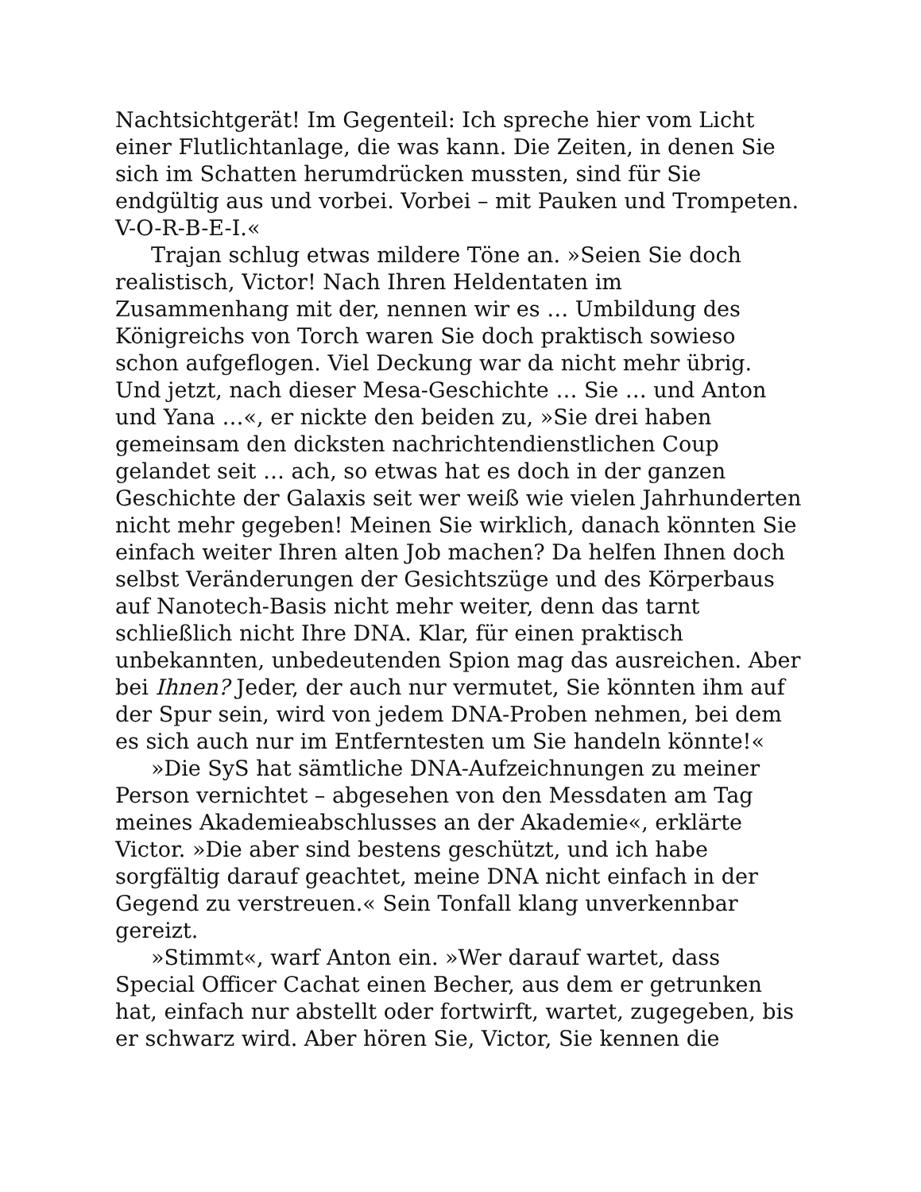Nachtsichtgerät! Im Gegenteil: Ich spreche hier vom Licht einer Flutlichtanlage, die was kann. Die Zeiten, in denen Sie sich im Schatten herumdrücken mussten, sind für Sie endgültig aus und vorbei. Vorbei – mit Pauken und Trompeten. V-O-R-B-E-I.«
Trajan schlug etwas mildere Töne an. »Seien Sie doch realistisch, Victor! Nach Ihren Heldentaten im Zusammenhang mit der, nennen wir es … Umbildung des Königreichs von Torch waren Sie doch praktisch sowieso schon aufgeflogen. Viel Deckung war da nicht mehr übrig. Und jetzt, nach dieser Mesa-Geschichte … Sie … und Anton und Yana …«, er nickte den beiden zu, »Sie drei haben gemeinsam den dicksten nachrichtendienstlichen Coup gelandet seit … ach, so etwas hat es doch in der ganzen Geschichte der Galaxis seit wer weiß wie vielen Jahrhunderten nicht mehr gegeben! Meinen Sie wirklich, danach könnten Sie einfach weiter Ihren alten Job machen? Da helfen Ihnen doch selbst Veränderungen der Gesichtszüge und des Körperbaus auf Nanotech-Basis nicht mehr weiter, denn das tarnt schließlich nicht Ihre DNA. Klar, für einen praktisch unbekannten, unbedeutenden Spion mag das ausreichen. Aber bei Ihnen? Jeder, der auch nur vermutet, Sie könnten ihm auf der Spur sein, wird von jedem DNA-Proben nehmen, bei dem es sich auch nur im Entferntesten um Sie handeln könnte!«
»Die SyS hat sämtliche DNA-Aufzeichnungen zu meiner Person vernichtet – abgesehen von den Messdaten am Tag meines Akademieabschlusses an der Akademie«, erklärte Victor. »Die aber sind bestens geschützt, und ich habe sorgfältig darauf geachtet, meine DNA nicht einfach in der Gegend zu verstreuen.« Sein Tonfall klang unverkennbar gereizt.
»Stimmt«, warf Anton ein. »Wer darauf wartet, dass Special Officer Cachat einen Becher, aus dem er getrunken hat, einfach nur abstellt oder fortwirft, wartet, zugegeben, bis er schwarz wird. Aber hören Sie, Victor, Sie kennen die